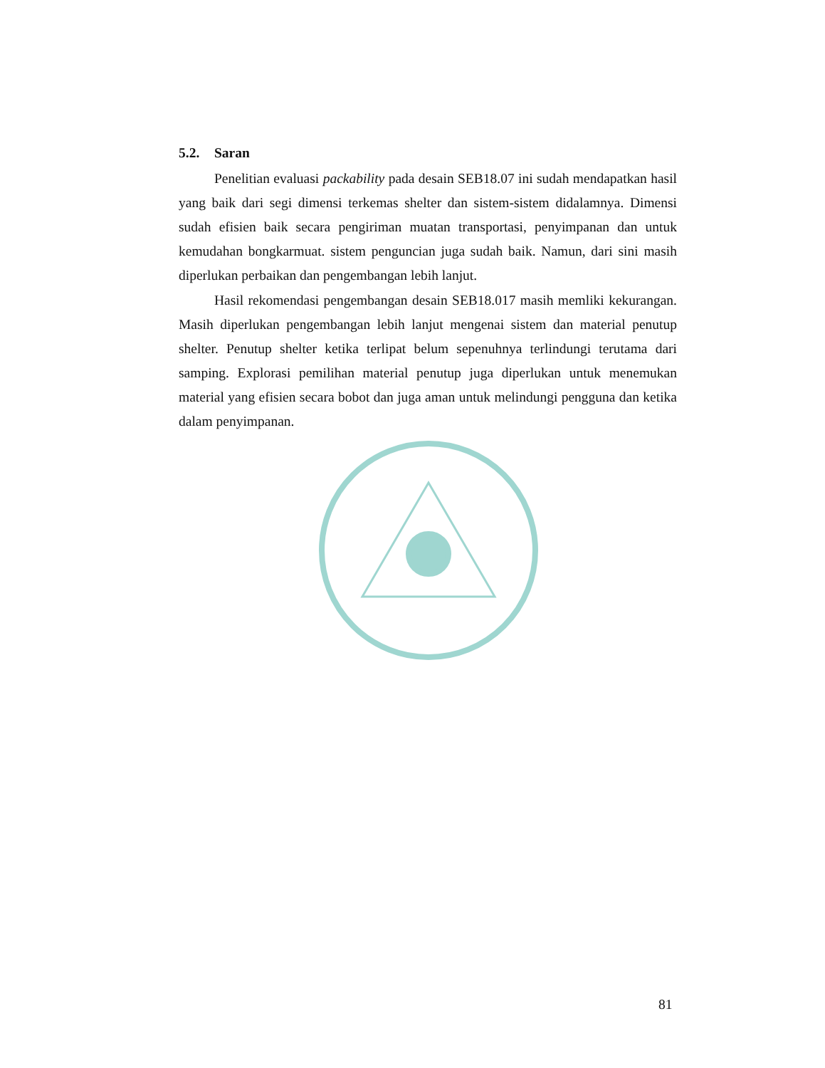5.2. Saran
Penelitian evaluasi packability pada desain SEB18.07 ini sudah mendapatkan hasil yang baik dari segi dimensi terkemas shelter dan sistem-sistem didalamnya. Dimensi sudah efisien baik secara pengiriman muatan transportasi, penyimpanan dan untuk kemudahan bongkarmuat. sistem penguncian juga sudah baik. Namun, dari sini masih diperlukan perbaikan dan pengembangan lebih lanjut.
Hasil rekomendasi pengembangan desain SEB18.017 masih memliki kekurangan. Masih diperlukan pengembangan lebih lanjut mengenai sistem dan material penutup shelter. Penutup shelter ketika terlipat belum sepenuhnya terlindungi terutama dari samping. Explorasi pemilihan material penutup juga diperlukan untuk menemukan material yang efisien secara bobot dan juga aman untuk melindungi pengguna dan ketika dalam penyimpanan.
81